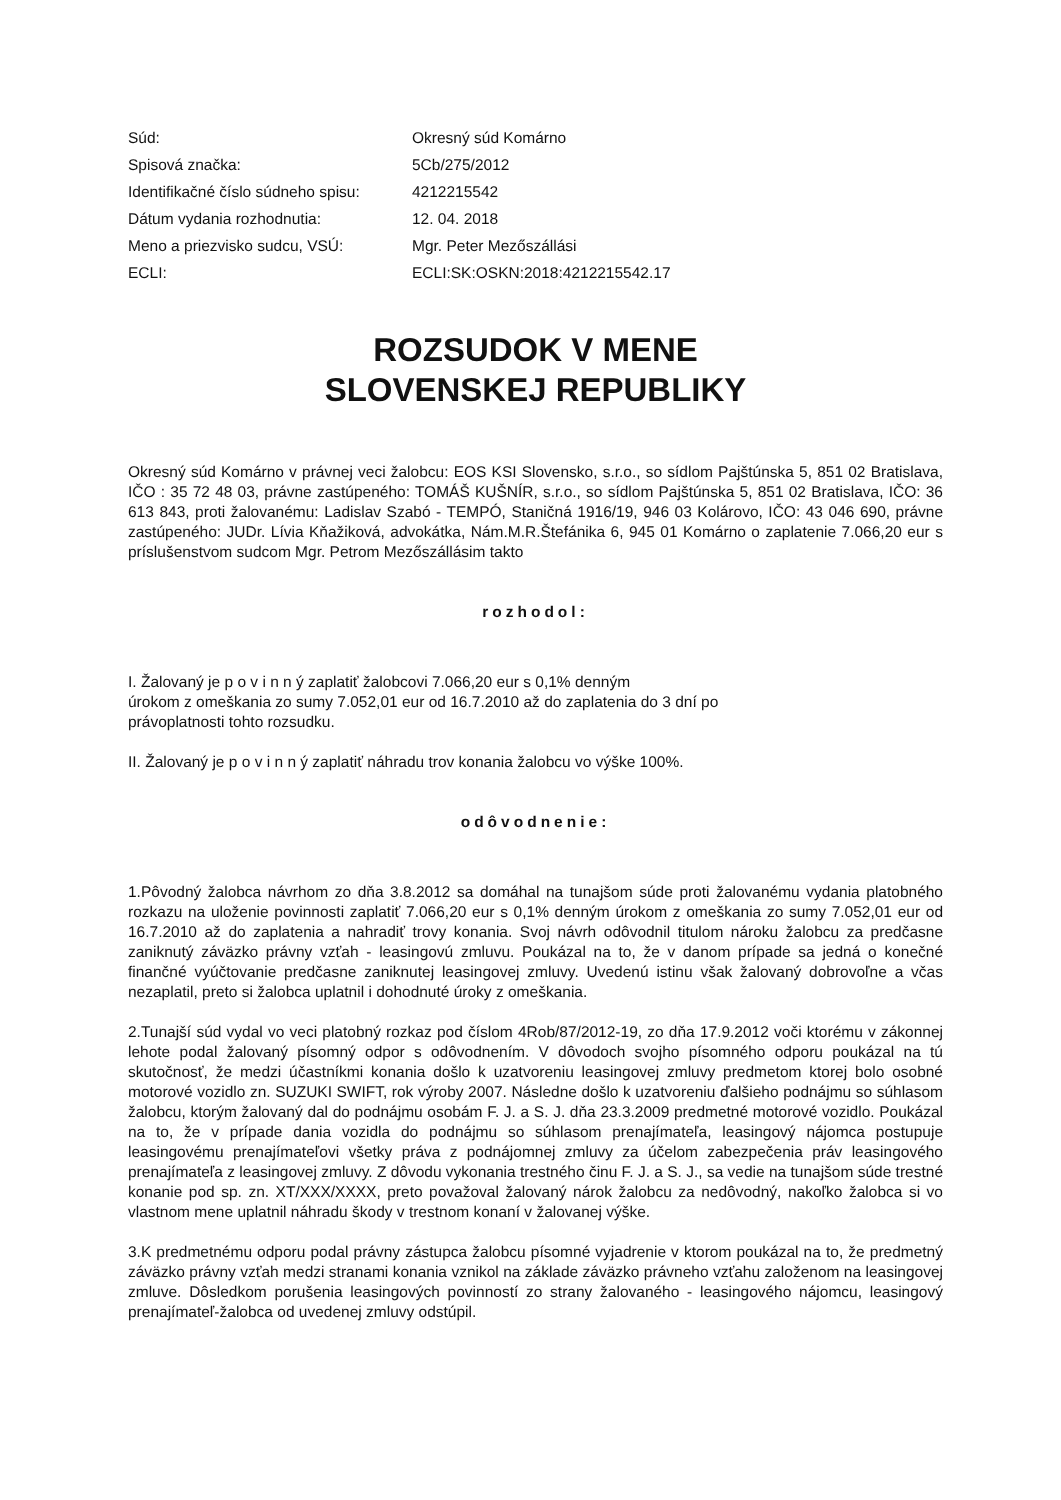| Súd: | Okresný súd Komárno |
| Spisová značka: | 5Cb/275/2012 |
| Identifikačné číslo súdneho spisu: | 4212215542 |
| Dátum vydania rozhodnutia: | 12. 04. 2018 |
| Meno a priezvisko sudcu, VSÚ: | Mgr. Peter Mezőszállási |
| ECLI: | ECLI:SK:OSKN:2018:4212215542.17 |
ROZSUDOK V MENE
SLOVENSKEJ REPUBLIKY
Okresný súd Komárno v právnej veci žalobcu: EOS KSI Slovensko, s.r.o., so sídlom Pajštúnska 5, 851 02 Bratislava, IČO : 35 72 48 03, právne zastúpeného: TOMÁŠ KUŠNÍR, s.r.o., so sídlom Pajštúnska 5, 851 02 Bratislava, IČO: 36 613 843, proti žalovanému: Ladislav Szabó - TEMPÓ, Staničná 1916/19, 946 03 Kolárovo, IČO: 43 046 690, právne zastúpeného: JUDr. Lívia Kňažiková, advokátka, Nám.M.R.Štefánika 6, 945 01 Komárno o zaplatenie 7.066,20 eur s príslušenstvom sudcom Mgr. Petrom Mezőszállásim takto
rozhodol:
I. Žalovaný je p o v i n n ý zaplatiť žalobcovi 7.066,20 eur s 0,1% denným
úrokom z omeškania zo sumy 7.052,01 eur od 16.7.2010 až do zaplatenia do 3 dní po
právoplatnosti tohto rozsudku.
II. Žalovaný je p o v i n n ý zaplatiť náhradu trov konania žalobcu vo výške 100%.
odôvodnenie:
1.Pôvodný žalobca návrhom zo dňa 3.8.2012 sa domáhal na tunajšom súde proti žalovanému vydania platobného rozkazu na uloženie povinnosti zaplatiť 7.066,20 eur s 0,1% denným úrokom z omeškania zo sumy 7.052,01 eur od 16.7.2010 až do zaplatenia a nahradiť trovy konania. Svoj návrh odôvodnil titulom nároku žalobcu za predčasne zaniknutý záväzko právny vzťah - leasingovú zmluvu. Poukázal na to, že v danom prípade sa jedná o konečné finančné vyúčtovanie predčasne zaniknutej leasingovej zmluvy. Uvedenú istinu však žalovaný dobrovoľne a včas nezaplatil, preto si žalobca uplatnil i dohodnuté úroky z omeškania.
2.Tunajší súd vydal vo veci platobný rozkaz pod číslom 4Rob/87/2012-19, zo dňa 17.9.2012 voči ktorému v zákonnej lehote podal žalovaný písomný odpor s odôvodnením. V dôvodoch svojho písomného odporu poukázal na tú skutočnosť, že medzi účastníkmi konania došlo k uzatvoreniu leasingovej zmluvy predmetom ktorej bolo osobné motorové vozidlo zn. SUZUKI SWIFT, rok výroby 2007. Následne došlo k uzatvoreniu ďalšieho podnájmu so súhlasom žalobcu, ktorým žalovaný dal do podnájmu osobám F. J. a S. J. dňa 23.3.2009 predmetné motorové vozidlo. Poukázal na to, že v prípade dania vozidla do podnájmu so súhlasom prenajímateľa, leasingový nájomca postupuje leasingovému prenajímateľovi všetky práva z podnájomnej zmluvy za účelom zabezpečenia práv leasingového prenajímateľa z leasingovej zmluvy. Z dôvodu vykonania trestného činu F. J. a S. J., sa vedie na tunajšom súde trestné konanie pod sp. zn. XT/XXX/XXXX, preto považoval žalovaný nárok žalobcu za nedôvodný, nakoľko žalobca si vo vlastnom mene uplatnil náhradu škody v trestnom konaní v žalovanej výške.
3.K predmetnému odporu podal právny zástupca žalobcu písomné vyjadrenie v ktorom poukázal na to, že predmetný záväzko právny vzťah medzi stranami konania vznikol na základe záväzko právneho vzťahu založenom na leasingovej zmluve. Dôsledkom porušenia leasingových povinností zo strany žalovaného - leasingového nájomcu, leasingový prenajímateľ-žalobca od uvedenej zmluvy odstúpil.